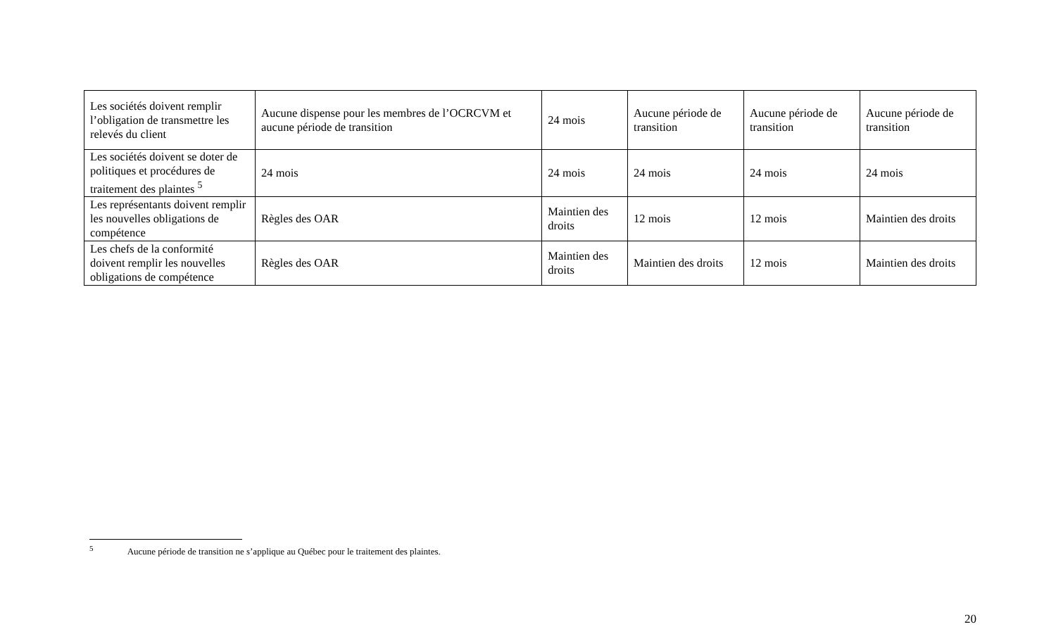| Les sociétés doivent remplir l’obligation de transmettre les relevés du client | Aucune dispense pour les membres de l’OCRCVM et aucune période de transition | 24 mois | Aucune période de transition | Aucune période de transition | Aucune période de transition |
| Les sociétés doivent se doter de politiques et procédures de traitement des plaintes <sup>5</sup> | 24 mois | 24 mois | 24 mois | 24 mois | 24 mois |
| Les représentants doivent remplir les nouvelles obligations de compétence | Règles des OAR | Maintien des droits | 12 mois | 12 mois | Maintien des droits |
| Les chefs de la conformité doivent remplir les nouvelles obligations de compétence | Règles des OAR | Maintien des droits | Maintien des droits | 12 mois | Maintien des droits |
<sup>5</sup> Aucune période de transition ne s’applique au Québec pour le traitement des plaintes.
20